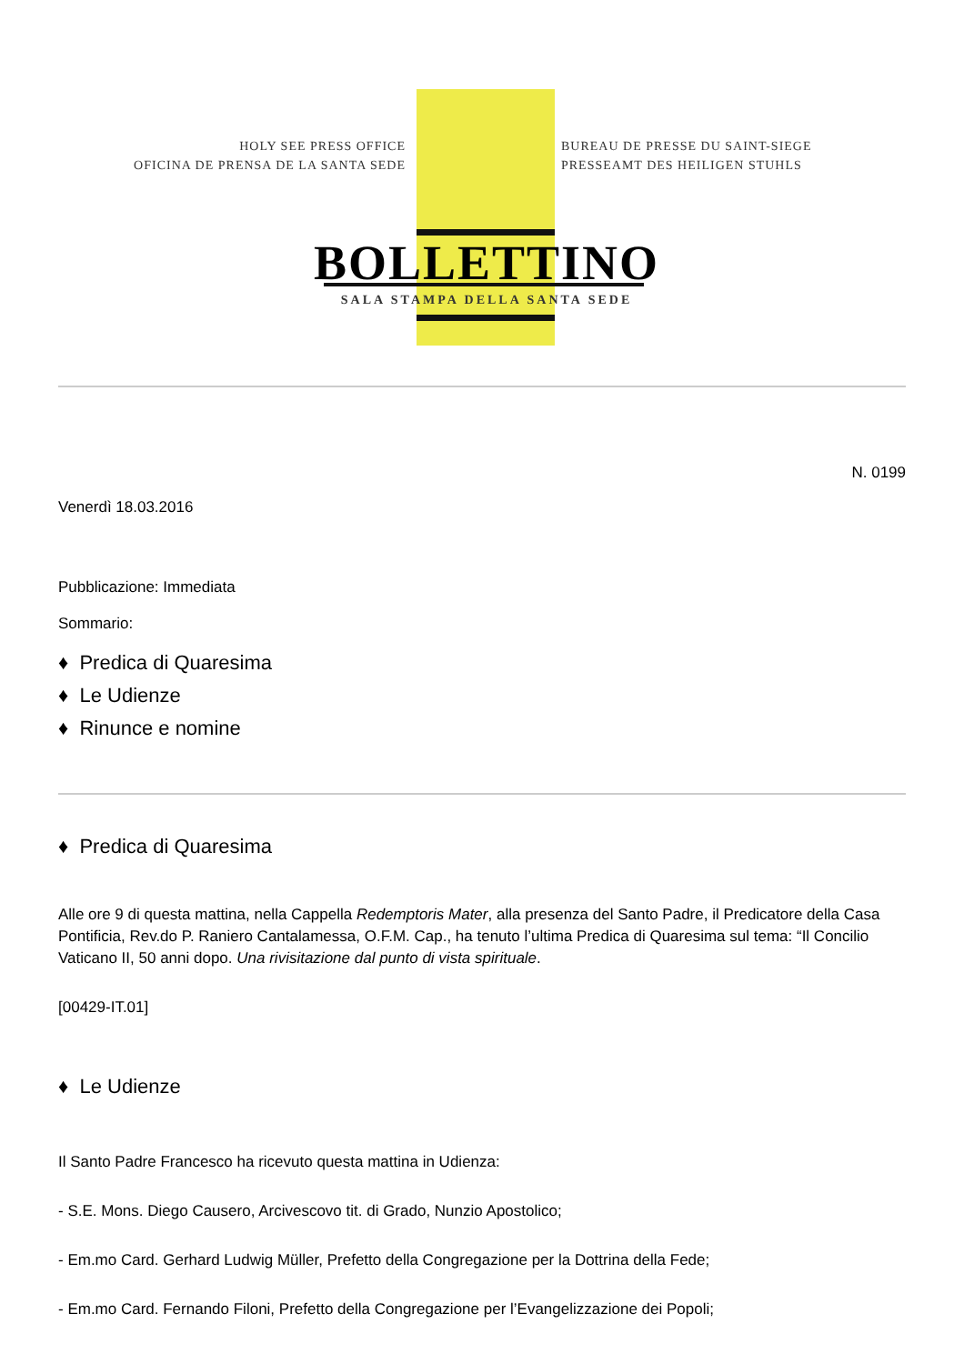HOLY SEE PRESS OFFICE
OFICINA DE PRENSA DE LA SANTA SEDE
BUREAU DE PRESSE DU SAINT-SIEGE
PRESSEAMT DES HEILIGEN STUHLS
BOLLETTINO
SALA STAMPA DELLA SANTA SEDE
N. 0199
Venerdì 18.03.2016
Pubblicazione: Immediata
Sommario:
♦ Predica di Quaresima
♦ Le Udienze
♦ Rinunce e nomine
♦ Predica di Quaresima
Alle ore 9 di questa mattina, nella Cappella Redemptoris Mater, alla presenza del Santo Padre, il Predicatore della Casa Pontificia, Rev.do P. Raniero Cantalamessa, O.F.M. Cap., ha tenuto l’ultima Predica di Quaresima sul tema: “Il Concilio Vaticano II, 50 anni dopo. Una rivisitazione dal punto di vista spirituale.
[00429-IT.01]
♦ Le Udienze
Il Santo Padre Francesco ha ricevuto questa mattina in Udienza:
- S.E. Mons. Diego Causero, Arcivescovo tit. di Grado, Nunzio Apostolico;
- Em.mo Card. Gerhard Ludwig Müller, Prefetto della Congregazione per la Dottrina della Fede;
- Em.mo Card. Fernando Filoni, Prefetto della Congregazione per l’Evangelizzazione dei Popoli;